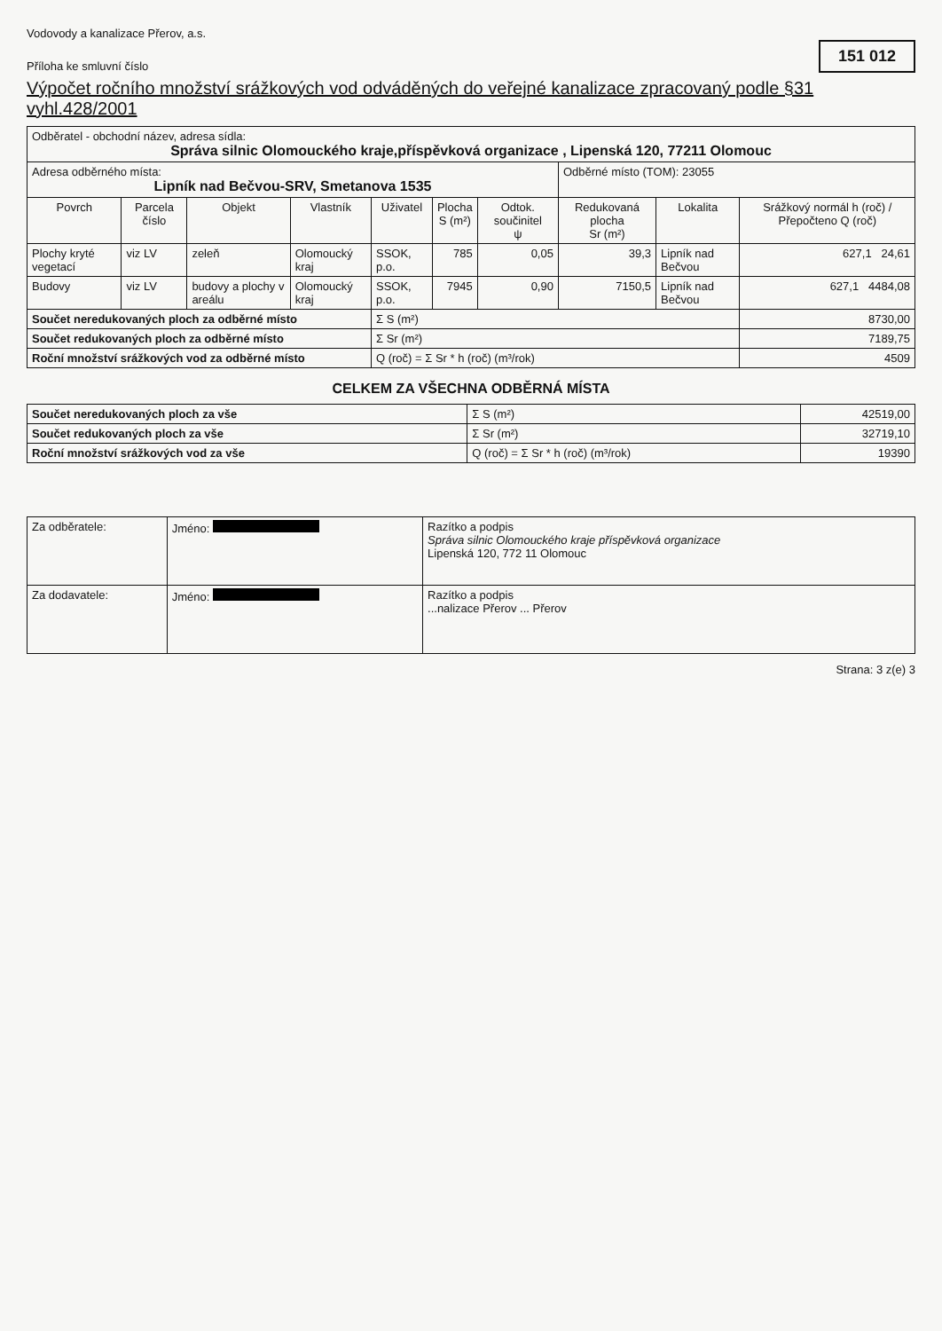Vodovody a kanalizace Přerov, a.s.
Příloha ke smluvní číslo
151 012
Výpočet ročního množství srážkových vod odváděných do veřejné kanalizace zpracovaný podle §31 vyhl.428/2001
| Odběratel - obchodní název, adresa sídla: Správa silnic Olomouckého kraje,příspěvková organizace , Lipenská 120, 77211 Olomouc | | | | | | | | | |
| Adresa odběrného místa: Lipník nad Bečvou-SRV, Smetanova 1535 | | | | | | | Odběrné místo (TOM): 23055 | | |
| Povrch | Parcela číslo | Objekt | Vlastník | Uživatel | Plocha S (m²) | Odtok. součinitel ψ | Redukovaná plocha Sr (m²) | Lokalita | Srážkový normál h (roč) / Přepočteno Q (roč) |
| Plochy kryté vegetací | viz LV | zeleň | Olomoucký kraj | SSOK, p.o. | 785 | 0,05 | 39,3 | Lipník nad Bečvou | 627,1 24,61 |
| Budovy | viz LV | budovy a plochy v areálu | Olomoucký kraj | SSOK, p.o. | 7945 | 0,90 | 7150,5 | Lipník nad Bečvou | 627,1 4484,08 |
| Součet neredukovaných ploch za odběrné místo | | | | Σ S (m²) | | | | | 8730,00 |
| Součet redukovaných ploch za odběrné místo | | | | Σ Sr (m²) | | | | | 7189,75 |
| Roční množství srážkových vod za odběrné místo | | | | Q (roč) = Σ Sr * h (roč) (m³/rok) | | | | | 4509 |
CELKEM ZA VŠECHNA ODBĚRNÁ MÍSTA
| Součet neredukovaných ploch za vše | Σ S (m²) | 42519,00 |
| Součet redukovaných ploch za vše | Σ Sr (m²) | 32719,10 |
| Roční množství srážkových vod za vše | Q (roč) = Σ Sr * h (roč) (m³/rok) | 19390 |
| Za odběratele: | Jméno: | Razítko a podpis Správa silnic Olomouckého kraje příspěvková organizace Lipenská 120, 772 11 Olomouc |
| Za dodavatele: | Jméno: | Razítko a podpis ...nalizace Přerov ... Přerov |
Strana: 3 z(e) 3